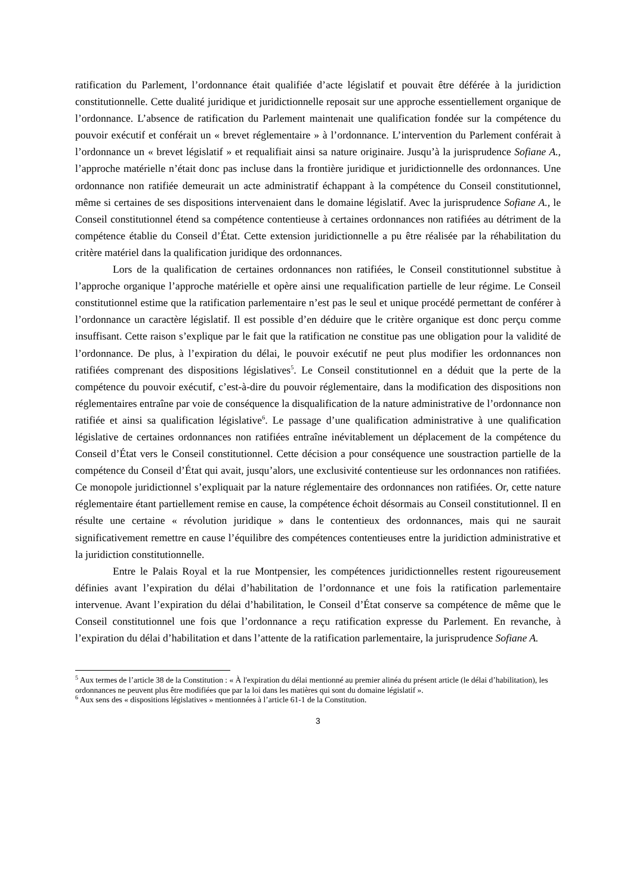ratification du Parlement, l’ordonnance était qualifiée d’acte législatif et pouvait être déférée à la juridiction constitutionnelle. Cette dualité juridique et juridictionnelle reposait sur une approche essentiellement organique de l’ordonnance. L’absence de ratification du Parlement maintenait une qualification fondée sur la compétence du pouvoir exécutif et conférait un « brevet réglementaire » à l’ordonnance. L’intervention du Parlement conférait à l’ordonnance un « brevet législatif » et requalifiait ainsi sa nature originaire. Jusqu’à la jurisprudence Sofiane A., l’approche matérielle n’était donc pas incluse dans la frontière juridique et juridictionnelle des ordonnances. Une ordonnance non ratifiée demeurait un acte administratif échappant à la compétence du Conseil constitutionnel, même si certaines de ses dispositions intervenaient dans le domaine législatif. Avec la jurisprudence Sofiane A., le Conseil constitutionnel étend sa compétence contentieuse à certaines ordonnances non ratifiées au détriment de la compétence établie du Conseil d’État. Cette extension juridictionnelle a pu être réalisée par la réhabilitation du critère matériel dans la qualification juridique des ordonnances.
Lors de la qualification de certaines ordonnances non ratifiées, le Conseil constitutionnel substitue à l’approche organique l’approche matérielle et opère ainsi une requalification partielle de leur régime. Le Conseil constitutionnel estime que la ratification parlementaire n’est pas le seul et unique procédé permettant de conférer à l’ordonnance un caractère législatif. Il est possible d’en déduire que le critère organique est donc perçu comme insuffisant. Cette raison s’explique par le fait que la ratification ne constitue pas une obligation pour la validité de l’ordonnance. De plus, à l’expiration du délai, le pouvoir exécutif ne peut plus modifier les ordonnances non ratifiées comprenant des dispositions législatives<sup>5</sup>. Le Conseil constitutionnel en a déduit que la perte de la compétence du pouvoir exécutif, c’est-à-dire du pouvoir réglementaire, dans la modification des dispositions non réglementaires entraîne par voie de conséquence la disqualification de la nature administrative de l’ordonnance non ratifiée et ainsi sa qualification législative<sup>6</sup>. Le passage d’une qualification administrative à une qualification législative de certaines ordonnances non ratifiées entraîne inévitablement un déplacement de la compétence du Conseil d’État vers le Conseil constitutionnel. Cette décision a pour conséquence une soustraction partielle de la compétence du Conseil d’État qui avait, jusqu’alors, une exclusivité contentieuse sur les ordonnances non ratifiées. Ce monopole juridictionnel s’expliquait par la nature réglementaire des ordonnances non ratifiées. Or, cette nature réglementaire étant partiellement remise en cause, la compétence échoit désormais au Conseil constitutionnel. Il en résulte une certaine « révolution juridique » dans le contentieux des ordonnances, mais qui ne saurait significativement remettre en cause l’équilibre des compétences contentieuses entre la juridiction administrative et la juridiction constitutionnelle.
Entre le Palais Royal et la rue Montpensier, les compétences juridictionnelles restent rigoureusement définies avant l’expiration du délai d’habilitation de l’ordonnance et une fois la ratification parlementaire intervenue. Avant l’expiration du délai d’habilitation, le Conseil d’État conserve sa compétence de même que le Conseil constitutionnel une fois que l’ordonnance a reçu ratification expresse du Parlement. En revanche, à l’expiration du délai d’habilitation et dans l’attente de la ratification parlementaire, la jurisprudence Sofiane A.
<sup>5</sup> Aux termes de l’article 38 de la Constitution : « À l'expiration du délai mentionné au premier alinéa du présent article (le délai d’habilitation), les ordonnances ne peuvent plus être modifiées que par la loi dans les matières qui sont du domaine législatif ».
<sup>6</sup> Aux sens des « dispositions législatives » mentionnées à l’article 61-1 de la Constitution.
3